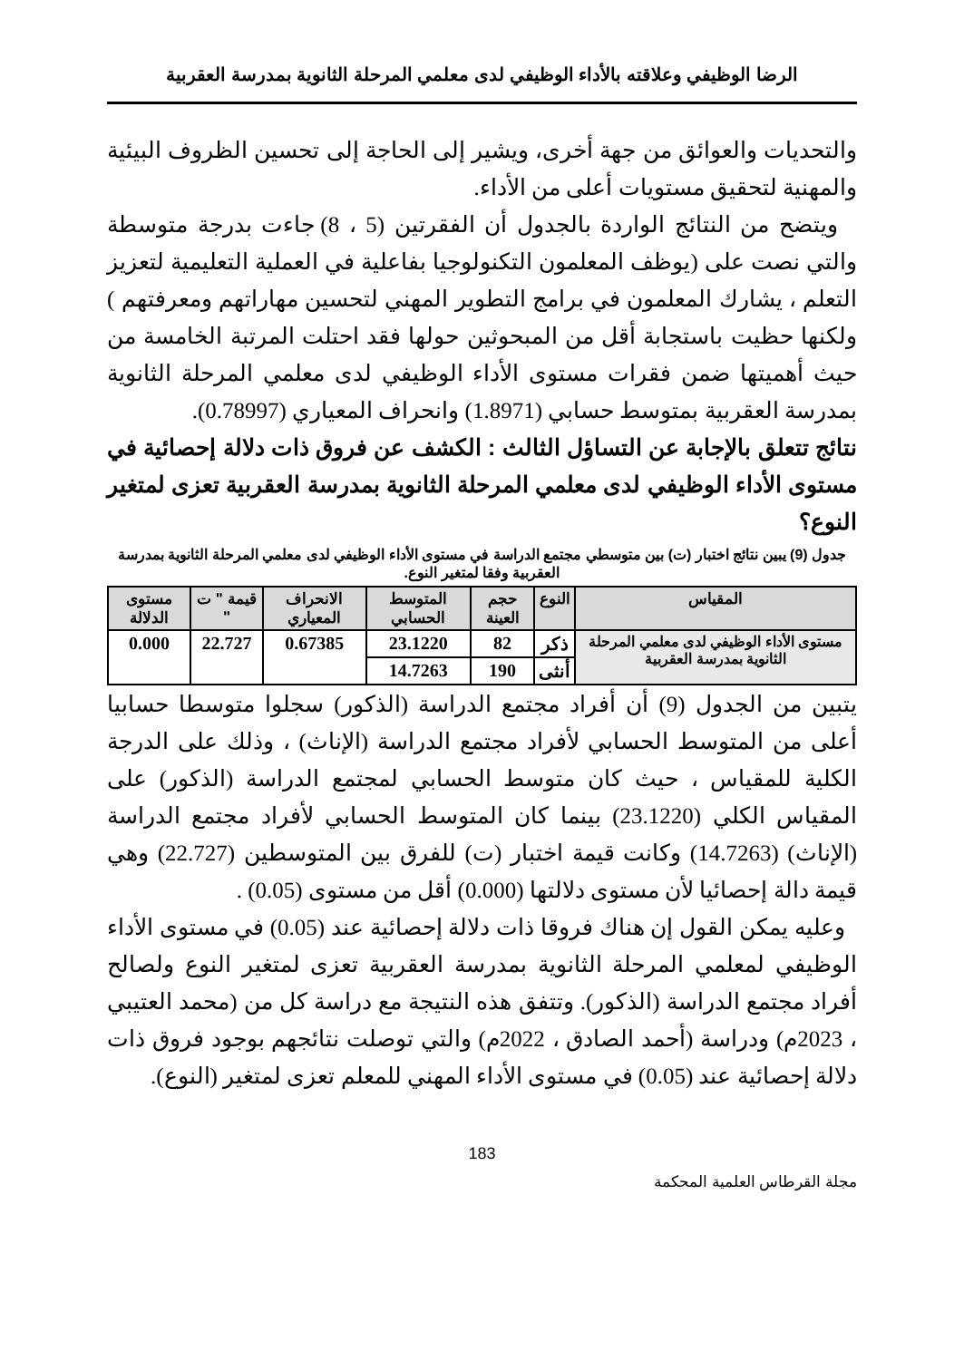الرضا الوظيفي وعلاقته بالأداء الوظيفي لدى معلمي المرحلة الثانوية بمدرسة العقربية
والتحديات والعوائق من جهة أخرى، ويشير إلى الحاجة إلى تحسين الظروف البيئية والمهنية لتحقيق مستويات أعلى من الأداء.
ويتضح من النتائج الواردة بالجدول أن الفقرتين (5 ، 8) جاءت بدرجة متوسطة والتي نصت على (يوظف المعلمون التكنولوجيا بفاعلية في العملية التعليمية لتعزيز التعلم ، يشارك المعلمون في برامج التطوير المهني لتحسين مهاراتهم ومعرفتهم ) ولكنها حظيت باستجابة أقل من المبحوثين حولها فقد احتلت المرتبة الخامسة من حيث أهميتها ضمن فقرات مستوى الأداء الوظيفي لدى معلمي المرحلة الثانوية بمدرسة العقربية بمتوسط حسابي (1.8971) وانحراف المعياري (0.78997).
نتائج تتعلق بالإجابة عن التساؤل الثالث : الكشف عن فروق ذات دلالة إحصائية في مستوى الأداء الوظيفي لدى معلمي المرحلة الثانوية بمدرسة العقربية تعزى لمتغير النوع؟
جدول (9) يبين نتائج اختبار (ت) بين متوسطي مجتمع الدراسة في مستوى الأداء الوظيفي لدى معلمي المرحلة الثانوية بمدرسة العقربية وفقا لمتغير النوع.
| المقياس | النوع | حجم العينة | المتوسط الحسابي | الانحراف المعياري | قيمة " ت " | مستوى الدلالة |
| --- | --- | --- | --- | --- | --- | --- |
| مستوى الأداء الوظيفي لدى معلمي المرحلة الثانوية بمدرسة العقربية | ذكر | 82 | 23.1220 | 0.67385 | 22.727 | 0.000 |
| | أنثى | 190 | 14.7263 | | | |
يتبين من الجدول (9) أن أفراد مجتمع الدراسة (الذكور) سجلوا متوسطا حسابيا أعلى من المتوسط الحسابي لأفراد مجتمع الدراسة (الإناث) ، وذلك على الدرجة الكلية للمقياس ، حيث كان متوسط الحسابي لمجتمع الدراسة (الذكور) على المقياس الكلي (23.1220) بينما كان المتوسط الحسابي لأفراد مجتمع الدراسة (الإناث) (14.7263) وكانت قيمة اختبار (ت) للفرق بين المتوسطين (22.727) وهي قيمة دالة إحصائيا لأن مستوى دلالتها (0.000) أقل من مستوى (0.05) .
وعليه يمكن القول إن هناك فروقا ذات دلالة إحصائية عند (0.05) في مستوى الأداء الوظيفي لمعلمي المرحلة الثانوية بمدرسة العقربية تعزى لمتغير النوع ولصالح أفراد مجتمع الدراسة (الذكور). وتتفق هذه النتيجة مع دراسة كل من (محمد العتيبي ، 2023م) ودراسة (أحمد الصادق ، 2022م) والتي توصلت نتائجهم بوجود فروق ذات دلالة إحصائية عند (0.05) في مستوى الأداء المهني للمعلم تعزى لمتغير (النوع).
183
مجلة القرطاس العلمية المحكمة